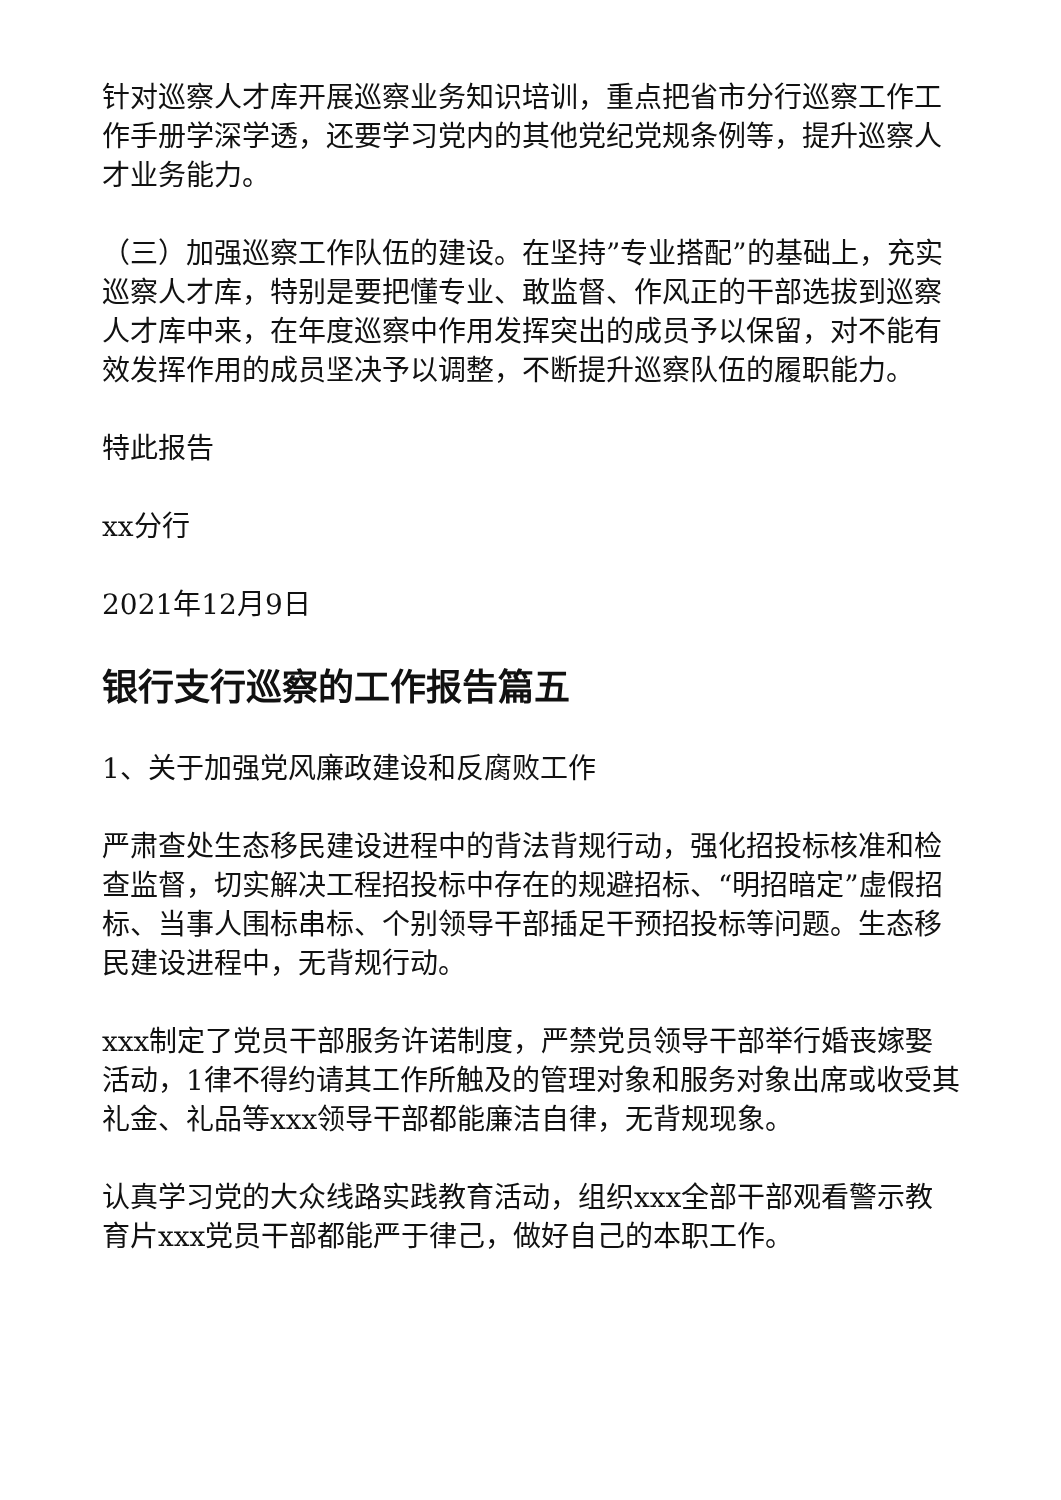针对巡察人才库开展巡察业务知识培训，重点把省市分行巡察工作工作手册学深学透，还要学习党内的其他党纪党规条例等，提升巡察人才业务能力。
（三）加强巡察工作队伍的建设。在坚持”专业搭配”的基础上，充实巡察人才库，特别是要把懂专业、敢监督、作风正的干部选拔到巡察人才库中来，在年度巡察中作用发挥突出的成员予以保留，对不能有效发挥作用的成员坚决予以调整，不断提升巡察队伍的履职能力。
特此报告
xx分行
2021年12月9日
银行支行巡察的工作报告篇五
1、关于加强党风廉政建设和反腐败工作
严肃查处生态移民建设进程中的背法背规行动，强化招投标核准和检查监督，切实解决工程招投标中存在的规避招标、“明招暗定”虚假招标、当事人围标串标、个别领导干部插足干预招投标等问题。生态移民建设进程中，无背规行动。
xxx制定了党员干部服务许诺制度，严禁党员领导干部举行婚丧嫁娶活动，1律不得约请其工作所触及的管理对象和服务对象出席或收受其礼金、礼品等xxx领导干部都能廉洁自律，无背规现象。
认真学习党的大众线路实践教育活动，组织xxx全部干部观看警示教育片xxx党员干部都能严于律己，做好自己的本职工作。